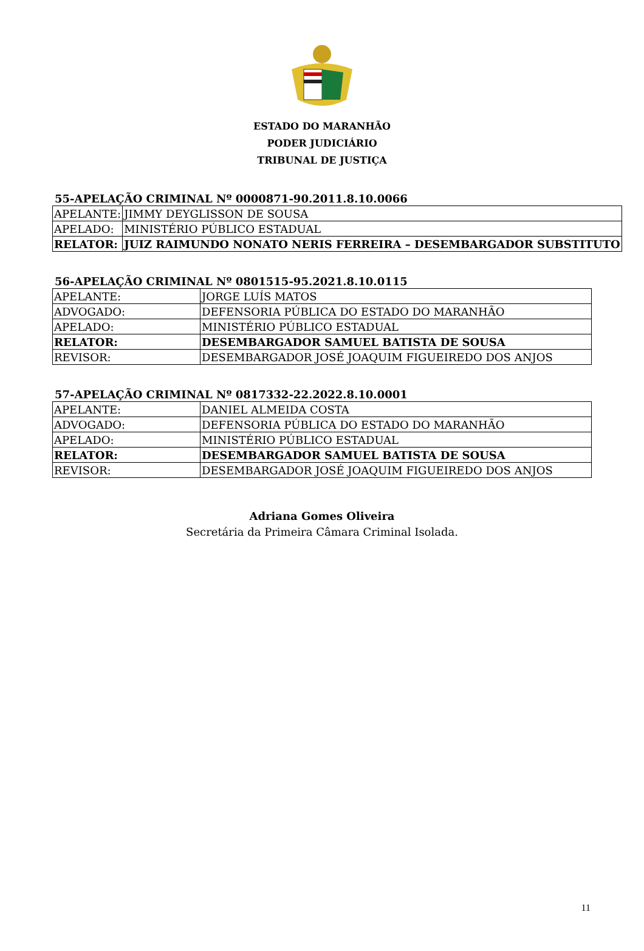ESTADO DO MARANHÃO
PODER JUDICIÁRIO
TRIBUNAL DE JUSTIÇA
55-APELAÇÃO CRIMINAL Nº 0000871-90.2011.8.10.0066
| APELANTE: | JIMMY DEYGLISSON DE SOUSA |
| APELADO: | MINISTÉRIO PÚBLICO ESTADUAL |
| RELATOR: | JUIZ RAIMUNDO NONATO NERIS FERREIRA – DESEMBARGADOR SUBSTITUTO |
56-APELAÇÃO CRIMINAL Nº 0801515-95.2021.8.10.0115
| APELANTE: | JORGE LUÍS MATOS |
| ADVOGADO: | DEFENSORIA PÚBLICA DO ESTADO DO MARANHÃO |
| APELADO: | MINISTÉRIO PÚBLICO ESTADUAL |
| RELATOR: | DESEMBARGADOR SAMUEL BATISTA DE SOUSA |
| REVISOR: | DESEMBARGADOR JOSÉ JOAQUIM FIGUEIREDO DOS ANJOS |
57-APELAÇÃO CRIMINAL Nº 0817332-22.2022.8.10.0001
| APELANTE: | DANIEL ALMEIDA COSTA |
| ADVOGADO: | DEFENSORIA PÚBLICA DO ESTADO DO MARANHÃO |
| APELADO: | MINISTÉRIO PÚBLICO ESTADUAL |
| RELATOR: | DESEMBARGADOR SAMUEL BATISTA DE SOUSA |
| REVISOR: | DESEMBARGADOR JOSÉ JOAQUIM FIGUEIREDO DOS ANJOS |
Adriana Gomes Oliveira
Secretária da Primeira Câmara Criminal Isolada.
11